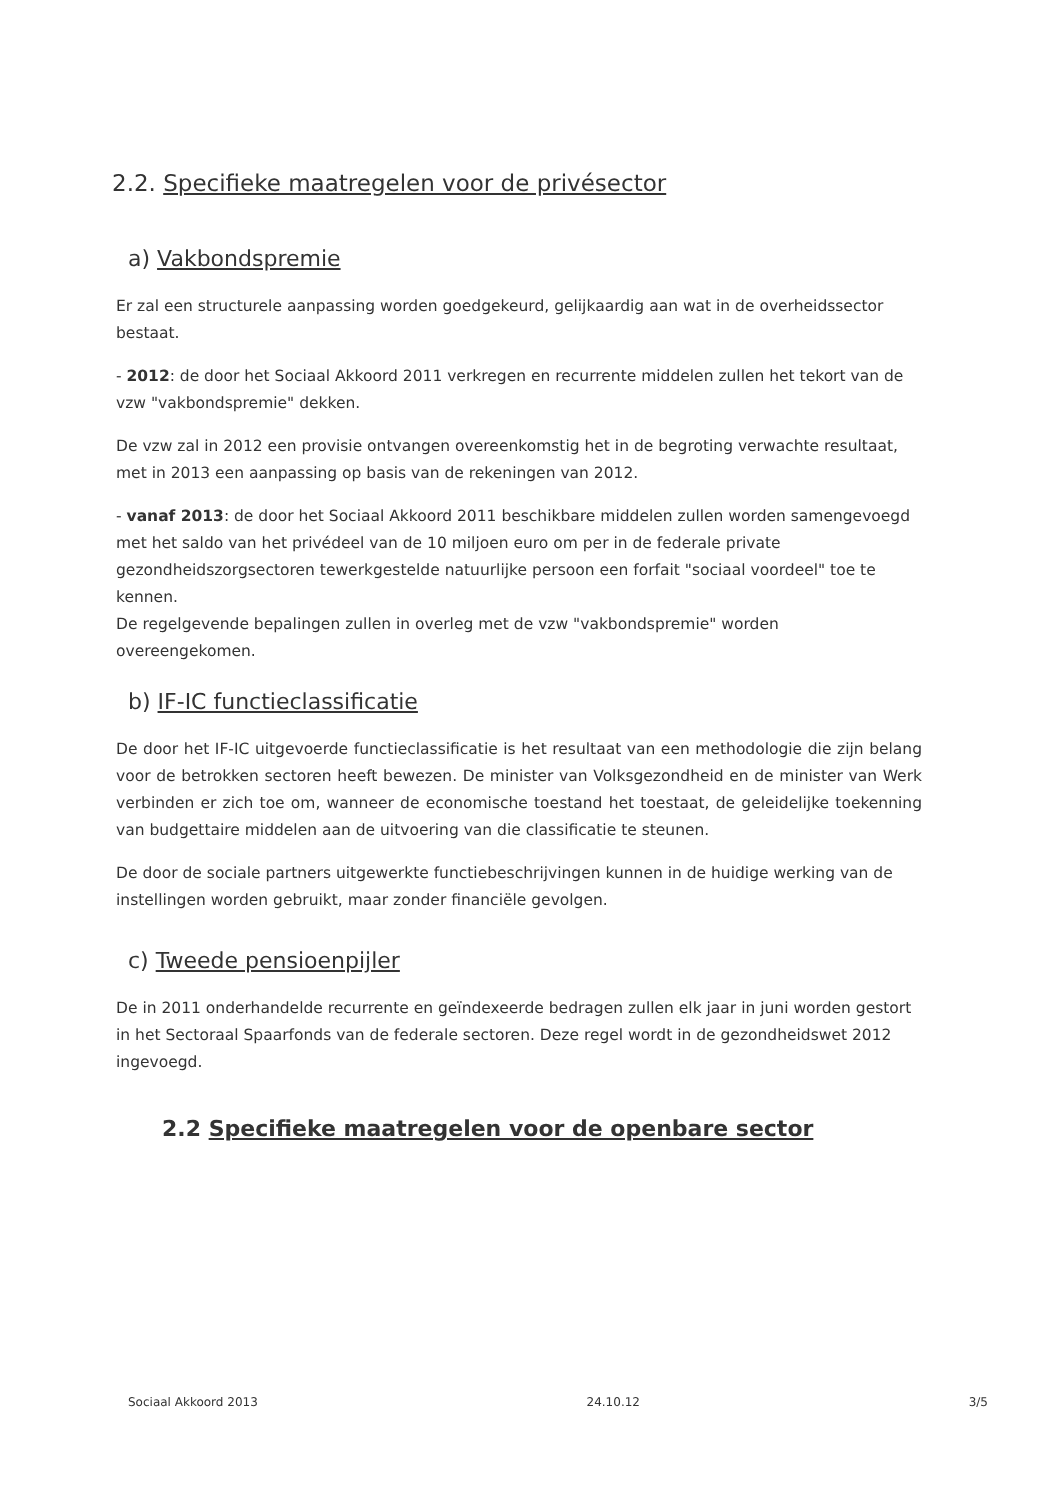2.2. Specifieke maatregelen voor de privésector
a) Vakbondspremie
Er zal een structurele aanpassing worden goedgekeurd, gelijkaardig aan wat in de overheidssector bestaat.
- 2012: de door het Sociaal Akkoord 2011 verkregen en recurrente middelen zullen het tekort van de vzw "vakbondspremie" dekken.
De vzw zal in 2012 een provisie ontvangen overeenkomstig het in de begroting verwachte resultaat, met in 2013 een aanpassing op basis van de rekeningen van 2012.
- vanaf 2013: de door het Sociaal Akkoord 2011 beschikbare middelen zullen worden samengevoegd met het saldo van het privédeel van de 10 miljoen euro om per in de federale private gezondheidszorgsectoren tewerkgestelde natuurlijke persoon een forfait "sociaal voordeel" toe te kennen.
De regelgevende bepalingen zullen in overleg met de vzw "vakbondspremie" worden overeengekomen.
b) IF-IC functieclassificatie
De door het IF-IC uitgevoerde functieclassificatie is het resultaat van een methodologie die zijn belang voor de betrokken sectoren heeft bewezen. De minister van Volksgezondheid en de minister van Werk verbinden er zich toe om, wanneer de economische toestand het toestaat, de geleidelijke toekenning van budgettaire middelen aan de uitvoering van die classificatie te steunen.
De door de sociale partners uitgewerkte functiebeschrijvingen kunnen in de huidige werking van de instellingen worden gebruikt, maar zonder financiële gevolgen.
c) Tweede pensioenpijler
De in 2011 onderhandelde recurrente en geïndexeerde bedragen zullen elk jaar in juni worden gestort in het Sectoraal Spaarfonds van de federale sectoren. Deze regel wordt in de gezondheidswet 2012 ingevoegd.
2.2 Specifieke maatregelen voor de openbare sector
Sociaal Akkoord 2013 24.10.12 3/5